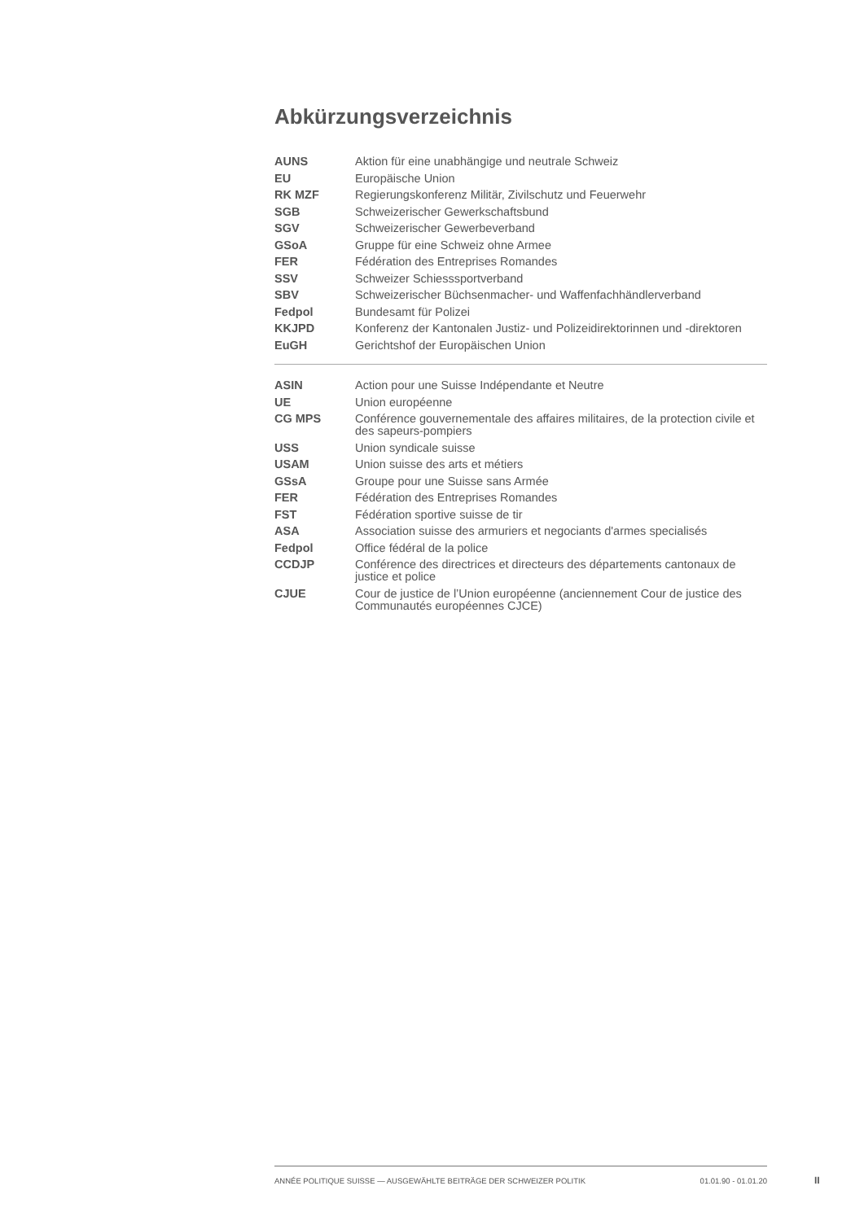Abkürzungsverzeichnis
| AUNS | Aktion für eine unabhängige und neutrale Schweiz |
| EU | Europäische Union |
| RK MZF | Regierungskonferenz Militär, Zivilschutz und Feuerwehr |
| SGB | Schweizerischer Gewerkschaftsbund |
| SGV | Schweizerischer Gewerbeverband |
| GSoA | Gruppe für eine Schweiz ohne Armee |
| FER | Fédération des Entreprises Romandes |
| SSV | Schweizer Schiesssportverband |
| SBV | Schweizerischer Büchsenmacher- und Waffenfachhändlerverband |
| Fedpol | Bundesamt für Polizei |
| KKJPD | Konferenz der Kantonalen Justiz- und Polizeidirektorinnen und -direktoren |
| EuGH | Gerichtshof der Europäischen Union |
| ASIN | Action pour une Suisse Indépendante et Neutre |
| UE | Union européenne |
| CG MPS | Conférence gouvernementale des affaires militaires, de la protection civile et des sapeurs-pompiers |
| USS | Union syndicale suisse |
| USAM | Union suisse des arts et métiers |
| GSsA | Groupe pour une Suisse sans Armée |
| FER | Fédération des Entreprises Romandes |
| FST | Fédération sportive suisse de tir |
| ASA | Association suisse des armuriers et negociants d'armes specialisés |
| Fedpol | Office fédéral de la police |
| CCDJP | Conférence des directrices et directeurs des départements cantonaux de justice et police |
| CJUE | Cour de justice de l’Union européenne (anciennement Cour de justice des Communautés européennes CJCE) |
ANNÉE POLITIQUE SUISSE — AUSGEWÄHLTE BEITRÄGE DER SCHWEIZER POLITIK 01.01.90 - 01.01.20
II